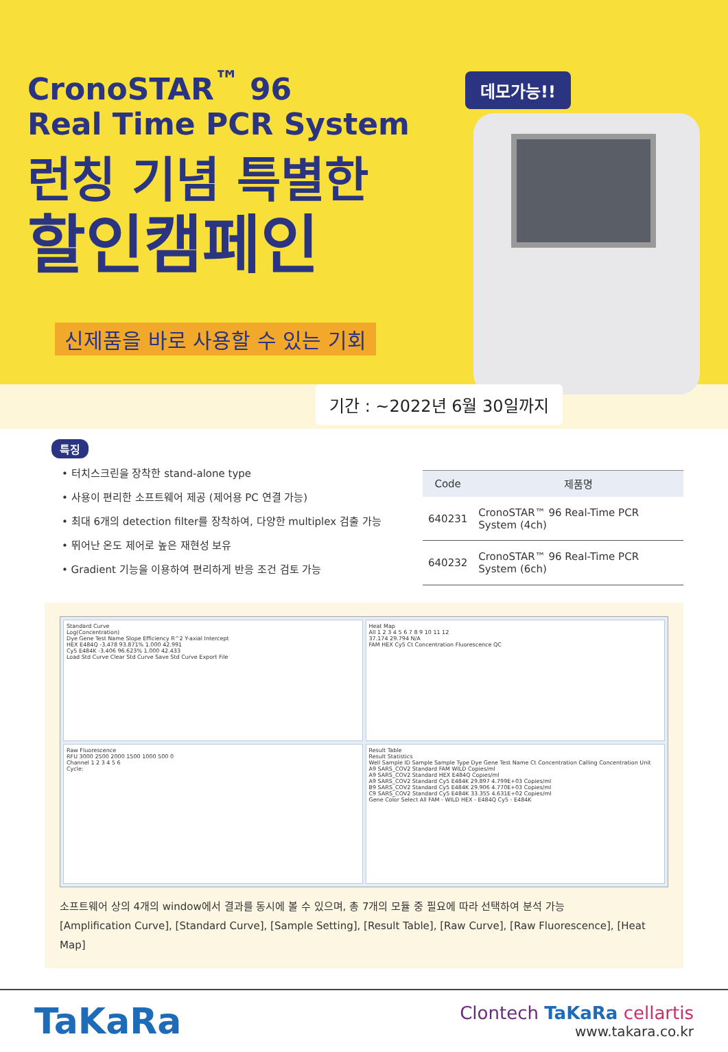CronoSTAR<sup>™</sup> 96
Real Time PCR System
런칭 기념 특별한
할인캠페인
신제품을 바로 사용할 수 있는 기회
데모가능!!
기간 : ~2022년 6월 30일까지
특징
• 터치스크린을 장착한 stand-alone type
• 사용이 편리한 소프트웨어 제공 (제어용 PC 연결 가능)
• 최대 6개의 detection filter를 장착하여, 다양한 multiplex 검출 가능
• 뛰어난 온도 제어로 높은 재현성 보유
• Gradient 기능을 이용하여 편리하게 반응 조건 검토 가능
| Code | 제품명 |
| --- | --- |
| 640231 | CronoSTAR™ 96 Real-Time PCR System (4ch) |
| 640232 | CronoSTAR™ 96 Real-Time PCR System (6ch) |
Standard Curve
Log(Concentration)
Dye Gene Test Name Slope Efficiency R^2 Y-axial Intercept
HEX E484Q -3.478 93.871% 1.000 42.991
Cy5 E484K -3.406 96.623% 1.000 42.433
Load Std Curve Clear Std Curve Save Std Curve Export File
Heat Map
All 1 2 3 4 5 6 7 8 9 10 11 12
37.174 29.794 N/A
FAM HEX Cy5 Ct Concentration Fluorescence QC
Raw Fluorescence
RFU 3000 2500 2000 1500 1000 500 0
Channel 1 2 3 4 5 6
Cycle:
Result Table
Result Statistics
Well Sample ID Sample Sample Type Dye Gene Test Name Ct Concentration Calling Concentration Unit
A9 SARS_COV2 Standard FAM WILD Copies/ml
A9 SARS_COV2 Standard HEX E484Q Copies/ml
A9 SARS_COV2 Standard Cy5 E484K 29.897 4.799E+03 Copies/ml
B9 SARS_COV2 Standard Cy5 E484K 29.906 4.770E+03 Copies/ml
C9 SARS_COV2 Standard Cy5 E484K 33.355 4.631E+02 Copies/ml
Gene Color Select All FAM - WILD HEX - E484Q Cy5 - E484K
소프트웨어 상의 4개의 window에서 결과를 동시에 볼 수 있으며, 총 7개의 모듈 중 필요에 따라 선택하여 분석 가능
[Amplification Curve], [Standard Curve], [Sample Setting], [Result Table], [Raw Curve], [Raw Fluorescence], [Heat Map]
TaKaRa
Clontech TaKaRa cellartis
www.takara.co.kr